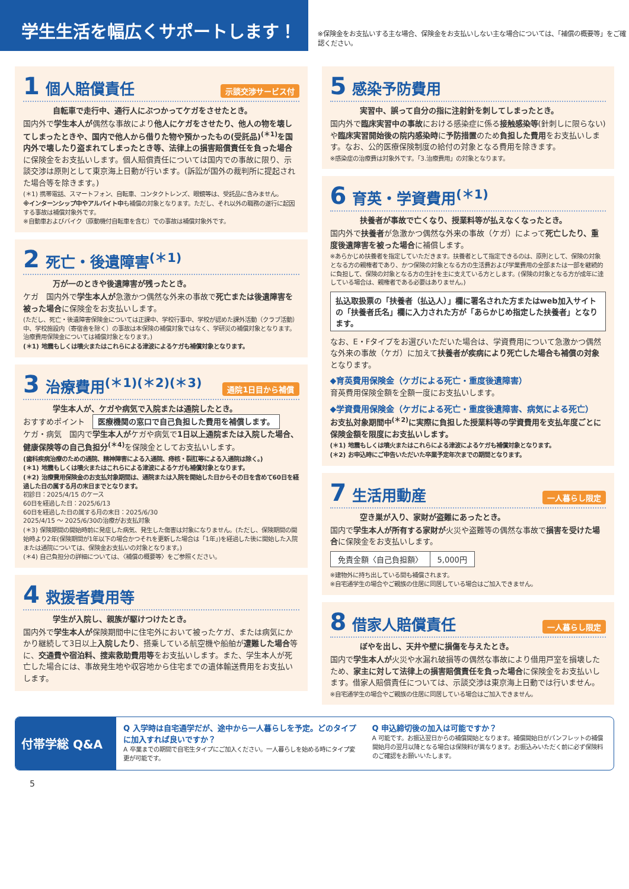学生生活を幅広くサポートします！
※保険金をお支払いする主な場合、保険金をお支払いしない主な場合については、「補償の概要等」をご確認ください。
1 個人賠償責任 示談交渉サービス付
自転車で走行中、通行人にぶつかってケガをさせたとき。
国内外で学生本人が偶然な事故により他人にケガをさせたり、他人の物を壊してしまったときや、国内で他人から借りた物や預かったもの(受託品)<sup>(＊1)</sup>を国内外で壊したり盗まれてしまったとき等、法律上の損害賠償責任を負った場合に保険金をお支払いします。個人賠償責任については国内での事故に限り、示談交渉は原則として東京海上日動が行います。(訴訟が国外の裁判所に提起された場合等を除きます。)
(＊1) 携帯電話、スマートフォン、自転車、コンタクトレンズ、眼鏡等は、受託品に含みません。
※インターンシップ中やアルバイト中も補償の対象となります。ただし、それ以外の職務の遂行に起因する事故は補償対象外です。
※自動車およびバイク（原動機付自転車を含む）での事故は補償対象外です。
2 死亡・後遺障害<sup>(＊1)</sup>
万が一のときや後遺障害が残ったとき。
ケガ　国内外で学生本人が急激かつ偶然な外来の事故で死亡または後遺障害を被った場合に保険金をお支払いします。
(ただし、死亡・後遺障害保険金については正課中、学校行事中、学校が認めた課外活動（クラブ活動）中、学校施設内（寄宿舎を除く）の事故は本保険の補償対象ではなく、学研災の補償対象となります。治療費用保険金については補償対象となります。)
(＊1) 地震もしくは噴火またはこれらによる津波によるケガも補償対象となります。
3 治療費用<sup>(＊1)(＊2)(＊3)</sup> 通院1日目から補償
学生本人が、ケガや病気で入院または通院したとき。
おすすめポイント　医療機関の窓口で自己負担した費用を補償します。
ケガ・病気　国内で学生本人がケガや病気で1日以上通院または入院した場合、健康保険等の自己負担分<sup>(＊4)</sup> を保険金としてお支払いします。
(歯科疾病治療のための通院、精神障害による入通院、痔核・裂肛等による入通院は除く。)
(＊1) 地震もしくは噴火またはこれらによる津波によるケガも補償対象となります。
(＊2) 治療費用保険金のお支払対象期間は、通院または入院を開始した日からその日を含めて60日を経過した日の属する月の末日までとなります。
初診日：2025/4/15 のケース
60日を経過した日：2025/6/13
60日を経過した日の属する月の末日：2025/6/30
2025/4/15 ～ 2025/6/30の治療がお支払対象
(＊3) 保険期間の開始時前に発症した病気、発生した傷害は対象になりません。(ただし、保険期間の開始時より2年(保険期間が1年以下の場合かつそれを更新した場合は「1年」)を経過した後に開始した入院または通院については、保険金お支払いの対象となります。)
(＊4) 自己負担分の詳細については、〈補償の概要等〉をご参照ください。
4 救援者費用等
学生が入院し、親族が駆けつけたとき。
国内外で学生本人が保険期間中に住宅外において被ったケガ、または病気にかかり継続して3日以上入院したり、搭乗している航空機や船舶が遭難した場合等に、交通費や宿泊料、捜索救助費用等をお支払いします。また、学生本人が死亡した場合には、事故発生地や収容地から住宅までの遺体輸送費用をお支払いします。
5 感染予防費用
実習中、誤って自分の指に注射針を刺してしまったとき。
国内外で臨床実習中の事故における感染症に係る接触感染等(針刺しに限らない)や臨床実習開始後の院内感染時に予防措置のため負担した費用をお支払いします。なお、公的医療保険制度の給付の対象となる費用を除きます。
※感染症の治療費は対象外です。「3.治療費用」の対象となります。
6 育英・学資費用<sup>(＊1)</sup>
扶養者が事故で亡くなり、授業料等が払えなくなったとき。
国内外で扶養者が急激かつ偶然な外来の事故（ケガ）によって死亡したり、重度後遺障害を被った場合に補償します。
※あらかじめ扶養者を指定していただきます。扶養者として指定できるのは、原則として、保険の対象となる方の親権者であり、かつ保険の対象となる方の生活費および学業費用の全部または一部を継続的に負担して、保険の対象となる方の生計を主に支えている方とします。(保険の対象となる方が成年に達している場合は、親権者である必要はありません。)
払込取扱票の「扶養者（払込人）」欄に署名された方またはweb加入サイトの「扶養者氏名」欄に入力された方が「あらかじめ指定した扶養者」となります。
なお、E・Fタイプをお選びいただいた場合は、学資費用について急激かつ偶然な外来の事故（ケガ）に加えて扶養者が疾病により死亡した場合も補償の対象となります。
◆育英費用保険金（ケガによる死亡・重度後遺障害）
育英費用保険金額を全額一度にお支払いします。
◆学資費用保険金（ケガによる死亡・重度後遺障害、病気による死亡）
お支払対象期間中<sup>(＊2)</sup>に実際に負担した授業料等の学資費用を支払年度ごとに保険金額を限度にお支払いします。
(＊1) 地震もしくは噴火またはこれらによる津波によるケガも補償対象となります。
(＊2) お申込時にご申告いただいた卒業予定年次までの期間となります。
7 生活用動産 一人暮らし限定
空き巣が入り、家財が盗難にあったとき。
国内で学生本人が所有する家財が火災や盗難等の偶然な事故で損害を受けた場合に保険金をお支払いします。
| 免責金額〈自己負担額〉 | 5,000円 |
※建物外に持ち出している間も補償されます。
※自宅通学生の場合やご親族の住居に同居している場合はご加入できません。
8 借家人賠償責任 一人暮らし限定
ぼやを出し、天井や壁に損傷を与えたとき。
国内で学生本人が火災や水漏れ破損等の偶然な事故により借用戸室を損壊したため、家主に対して法律上の損害賠償責任を負った場合に保険金をお支払いします。借家人賠償責任については、示談交渉は東京海上日動では行いません。
※自宅通学生の場合やご親族の住居に同居している場合はご加入できません。
付帯学総 Q&A
Q 入学時は自宅通学だが、途中から一人暮らしを予定。どのタイプに加入すれば良いですか？
A 卒業までの期間で自宅生タイプにご加入ください。一人暮らしを始める時にタイプ変更が可能です。
Q 申込締切後の加入は可能ですか？
A 可能です。お振込翌日からの補償開始となります。補償開始日がパンフレットの補償開始月の翌月以降となる場合は保険料が異なります。お振込みいただく前に必ず保険料のご確認をお願いいたします。
5